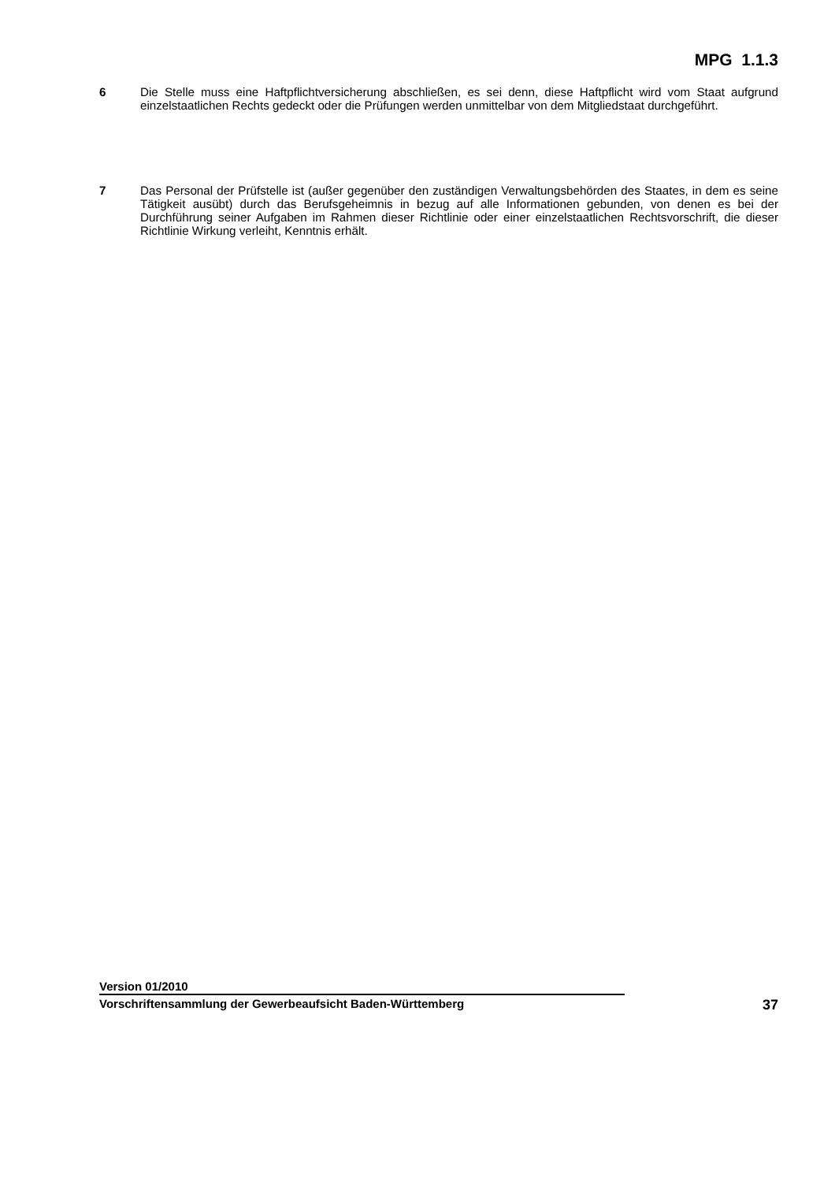MPG 1.1.3
6 Die Stelle muss eine Haftpflichtversicherung abschließen, es sei denn, diese Haftpflicht wird vom Staat aufgrund einzelstaatlichen Rechts gedeckt oder die Prüfungen werden unmittelbar von dem Mitgliedstaat durchgeführt.
7 Das Personal der Prüfstelle ist (außer gegenüber den zuständigen Verwaltungsbehörden des Staates, in dem es seine Tätigkeit ausübt) durch das Berufsgeheimnis in bezug auf alle Informationen gebunden, von denen es bei der Durchführung seiner Aufgaben im Rahmen dieser Richtlinie oder einer einzelstaatlichen Rechtsvorschrift, die dieser Richtlinie Wirkung verleiht, Kenntnis erhält.
Version 01/2010
Vorschriftensammlung der Gewerbeaufsicht Baden-Württemberg 37